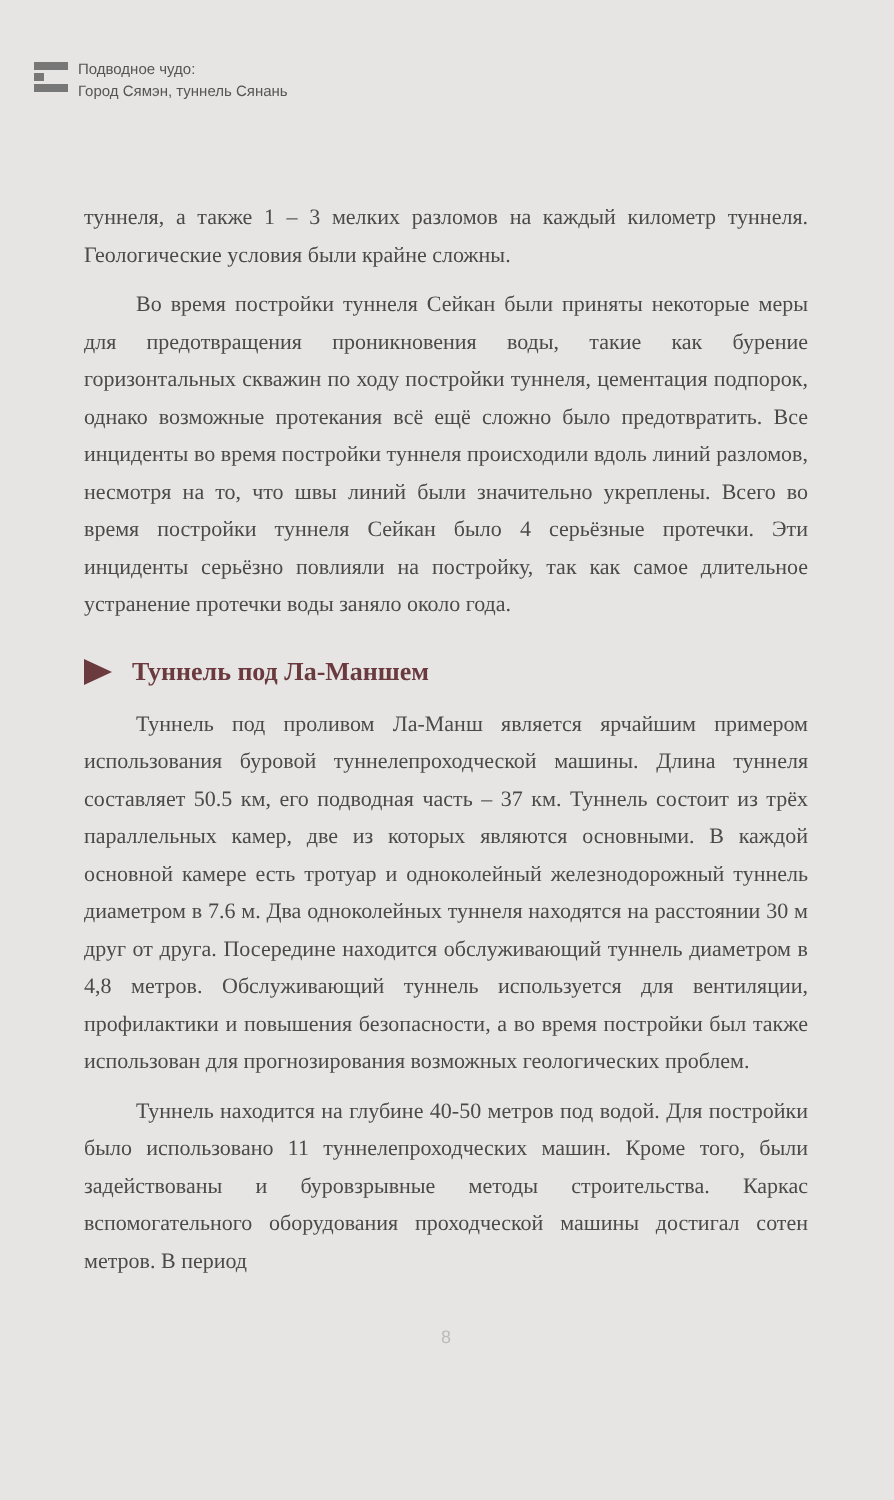Подводное чудо:
Город Сямэн, туннель Сянань
туннеля, а также 1 – 3 мелких разломов на каждый километр туннеля. Геологические условия были крайне сложны.
Во время постройки туннеля Сейкан были приняты некоторые меры для предотвращения проникновения воды, такие как бурение горизонтальных скважин по ходу постройки туннеля, цементация подпорок, однако возможные протекания всё ещё сложно было предотвратить. Все инциденты во время постройки туннеля происходили вдоль линий разломов, несмотря на то, что швы линий были значительно укреплены. Всего во время постройки туннеля Сейкан было 4 серьёзные протечки. Эти инциденты серьёзно повлияли на постройку, так как самое длительное устранение протечки воды заняло около года.
Туннель под Ла-Маншем
Туннель под проливом Ла-Манш является ярчайшим примером использования буровой туннелепроходческой машины. Длина туннеля составляет 50.5 км, его подводная часть – 37 км. Туннель состоит из трёх параллельных камер, две из которых являются основными. В каждой основной камере есть тротуар и одноколейный железнодорожный туннель диаметром в 7.6 м. Два одноколейных туннеля находятся на расстоянии 30 м друг от друга. Посередине находится обслуживающий туннель диаметром в 4,8 метров. Обслуживающий туннель используется для вентиляции, профилактики и повышения безопасности, а во время постройки был также использован для прогнозирования возможных геологических проблем.
Туннель находится на глубине 40-50 метров под водой. Для постройки было использовано 11 туннелепроходческих машин. Кроме того, были задействованы и буровзрывные методы строительства. Каркас вспомогательного оборудования проходческой машины достигал сотен метров. В период
8